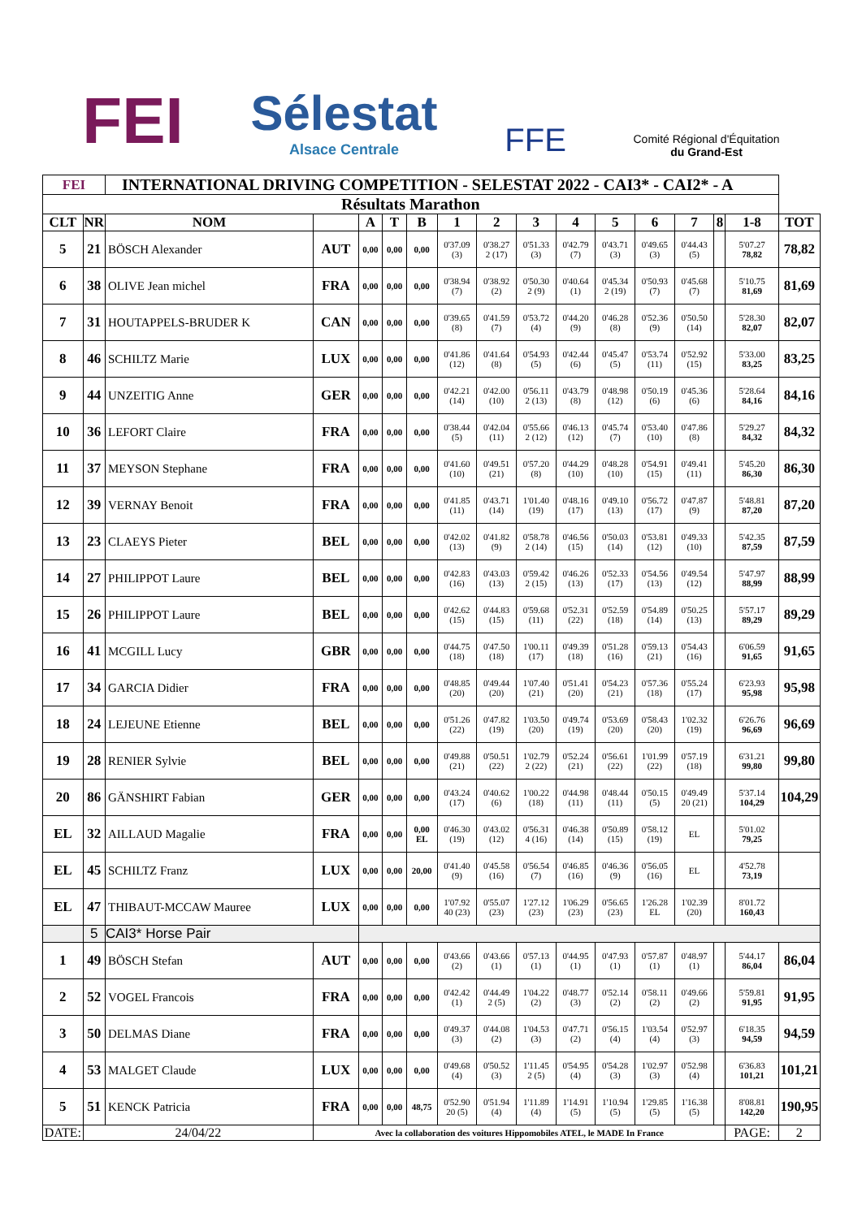FEI
Sélestat
Alsace Centrale
FFE
Comité Régional d'Équitation
du Grand-Est
| FEI | | INTERNATIONAL DRIVING COMPETITION - SELESTAT 2022 - CAI3* - CAI2* - A | | | | | | | | | | | | | | |
| Résultats Marathon | | | | | | | | | | | | | | | | |
| CLT | NR | NOM | | A | T | B | 1 | 2 | 3 | 4 | 5 | 6 | 7 | 8 | 1-8 | TOT |
| 5 | 21 | BÖSCH Alexander | AUT | 0,00 | 0,00 | 0,00 | 0'37.09 (3) | 0'38.27 2 (17) | 0'51.33 (3) | 0'42.79 (7) | 0'43.71 (3) | 0'49.65 (3) | 0'44.43 (5) | | 5'07.27 78,82 | 78,82 |
| 6 | 38 | OLIVE Jean michel | FRA | 0,00 | 0,00 | 0,00 | 0'38.94 (7) | 0'38.92 (2) | 0'50.30 2 (9) | 0'40.64 (1) | 0'45.34 2 (19) | 0'50.93 (7) | 0'45.68 (7) | | 5'10.75 81,69 | 81,69 |
| 7 | 31 | HOUTAPPELS-BRUDER K | CAN | 0,00 | 0,00 | 0,00 | 0'39.65 (8) | 0'41.59 (7) | 0'53.72 (4) | 0'44.20 (9) | 0'46.28 (8) | 0'52.36 (9) | 0'50.50 (14) | | 5'28.30 82,07 | 82,07 |
| 8 | 46 | SCHILTZ Marie | LUX | 0,00 | 0,00 | 0,00 | 0'41.86 (12) | 0'41.64 (8) | 0'54.93 (5) | 0'42.44 (6) | 0'45.47 (5) | 0'53.74 (11) | 0'52.92 (15) | | 5'33.00 83,25 | 83,25 |
| 9 | 44 | UNZEITIG Anne | GER | 0,00 | 0,00 | 0,00 | 0'42.21 (14) | 0'42.00 (10) | 0'56.11 2 (13) | 0'43.79 (8) | 0'48.98 (12) | 0'50.19 (6) | 0'45.36 (6) | | 5'28.64 84,16 | 84,16 |
| 10 | 36 | LEFORT Claire | FRA | 0,00 | 0,00 | 0,00 | 0'38.44 (5) | 0'42.04 (11) | 0'55.66 2 (12) | 0'46.13 (12) | 0'45.74 (7) | 0'53.40 (10) | 0'47.86 (8) | | 5'29.27 84,32 | 84,32 |
| 11 | 37 | MEYSON Stephane | FRA | 0,00 | 0,00 | 0,00 | 0'41.60 (10) | 0'49.51 (21) | 0'57.20 (8) | 0'44.29 (10) | 0'48.28 (10) | 0'54.91 (15) | 0'49.41 (11) | | 5'45.20 86,30 | 86,30 |
| 12 | 39 | VERNAY Benoit | FRA | 0,00 | 0,00 | 0,00 | 0'41.85 (11) | 0'43.71 (14) | 1'01.40 (19) | 0'48.16 (17) | 0'49.10 (13) | 0'56.72 (17) | 0'47.87 (9) | | 5'48.81 87,20 | 87,20 |
| 13 | 23 | CLAEYS Pieter | BEL | 0,00 | 0,00 | 0,00 | 0'42.02 (13) | 0'41.82 (9) | 0'58.78 2 (14) | 0'46.56 (15) | 0'50.03 (14) | 0'53.81 (12) | 0'49.33 (10) | | 5'42.35 87,59 | 87,59 |
| 14 | 27 | PHILIPPOT Laure | BEL | 0,00 | 0,00 | 0,00 | 0'42.83 (16) | 0'43.03 (13) | 0'59.42 2 (15) | 0'46.26 (13) | 0'52.33 (17) | 0'54.56 (13) | 0'49.54 (12) | | 5'47.97 88,99 | 88,99 |
| 15 | 26 | PHILIPPOT Laure | BEL | 0,00 | 0,00 | 0,00 | 0'42.62 (15) | 0'44.83 (15) | 0'59.68 (11) | 0'52.31 (22) | 0'52.59 (18) | 0'54.89 (14) | 0'50.25 (13) | | 5'57.17 89,29 | 89,29 |
| 16 | 41 | MCGILL Lucy | GBR | 0,00 | 0,00 | 0,00 | 0'44.75 (18) | 0'47.50 (18) | 1'00.11 (17) | 0'49.39 (18) | 0'51.28 (16) | 0'59.13 (21) | 0'54.43 (16) | | 6'06.59 91,65 | 91,65 |
| 17 | 34 | GARCIA Didier | FRA | 0,00 | 0,00 | 0,00 | 0'48.85 (20) | 0'49.44 (20) | 1'07.40 (21) | 0'51.41 (20) | 0'54.23 (21) | 0'57.36 (18) | 0'55.24 (17) | | 6'23.93 95,98 | 95,98 |
| 18 | 24 | LEJEUNE Etienne | BEL | 0,00 | 0,00 | 0,00 | 0'51.26 (22) | 0'47.82 (19) | 1'03.50 (20) | 0'49.74 (19) | 0'53.69 (20) | 0'58.43 (20) | 1'02.32 (19) | | 6'26.76 96,69 | 96,69 |
| 19 | 28 | RENIER Sylvie | BEL | 0,00 | 0,00 | 0,00 | 0'49.88 (21) | 0'50.51 (22) | 1'02.79 2 (22) | 0'52.24 (21) | 0'56.61 (22) | 1'01.99 (22) | 0'57.19 (18) | | 6'31.21 99,80 | 99,80 |
| 20 | 86 | GÄNSHIRT Fabian | GER | 0,00 | 0,00 | 0,00 | 0'43.24 (17) | 0'40.62 (6) | 1'00.22 (18) | 0'44.98 (11) | 0'48.44 (11) | 0'50.15 (5) | 0'49.49 20 (21) | | 5'37.14 104,29 | 104,29 |
| EL | 32 | AILLAUD Magalie | FRA | 0,00 | 0,00 | 0,00 EL | 0'46.30 (19) | 0'43.02 (12) | 0'56.31 4 (16) | 0'46.38 (14) | 0'50.89 (15) | 0'58.12 (19) | EL | | 5'01.02 79,25 | |
| EL | 45 | SCHILTZ Franz | LUX | 0,00 | 0,00 | 20,00 | 0'41.40 (9) | 0'45.58 (16) | 0'56.54 (7) | 0'46.85 (16) | 0'46.36 (9) | 0'56.05 (16) | EL | | 4'52.78 73,19 | |
| EL | 47 | THIBAUT-MCCAW Mauree | LUX | 0,00 | 0,00 | 0,00 | 1'07.92 40 (23) | 0'55.07 (23) | 1'27.12 (23) | 1'06.29 (23) | 0'56.65 (23) | 1'26.28 EL | 1'02.39 (20) | | 8'01.72 160,43 | |
| | 5 | CAI3* Horse Pair | | | | | | | | | | | | | | |
| 1 | 49 | BÖSCH Stefan | AUT | 0,00 | 0,00 | 0,00 | 0'43.66 (2) | 0'43.66 (1) | 0'57.13 (1) | 0'44.95 (1) | 0'47.93 (1) | 0'57.87 (1) | 0'48.97 (1) | | 5'44.17 86,04 | 86,04 |
| 2 | 52 | VOGEL Francois | FRA | 0,00 | 0,00 | 0,00 | 0'42.42 (1) | 0'44.49 2 (5) | 1'04.22 (2) | 0'48.77 (3) | 0'52.14 (2) | 0'58.11 (2) | 0'49.66 (2) | | 5'59.81 91,95 | 91,95 |
| 3 | 50 | DELMAS Diane | FRA | 0,00 | 0,00 | 0,00 | 0'49.37 (3) | 0'44.08 (2) | 1'04.53 (3) | 0'47.71 (2) | 0'56.15 (4) | 1'03.54 (4) | 0'52.97 (3) | | 6'18.35 94,59 | 94,59 |
| 4 | 53 | MALGET Claude | LUX | 0,00 | 0,00 | 0,00 | 0'49.68 (4) | 0'50.52 (3) | 1'11.45 2 (5) | 0'54.95 (4) | 0'54.28 (3) | 1'02.97 (3) | 0'52.98 (4) | | 6'36.83 101,21 | 101,21 |
| 5 | 51 | KENCK Patricia | FRA | 0,00 | 0,00 | 48,75 | 0'52.90 20 (5) | 0'51.94 (4) | 1'11.89 (4) | 1'14.91 (5) | 1'10.94 (5) | 1'29.85 (5) | 1'16.38 (5) | | 8'08.81 142,20 | 190,95 |
| DATE: | 24/04/22 | | Avec la collaboration des voitures Hippomobiles ATEL, le MADE In France | | | | | | | | | | | | PAGE: | 2 |